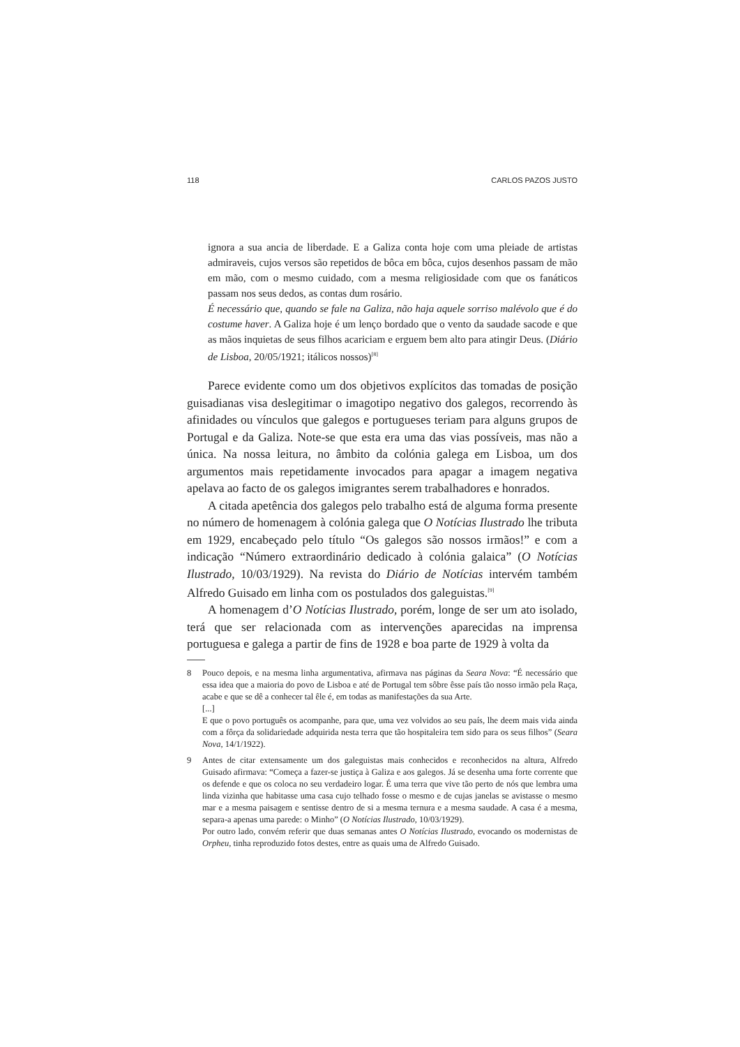118 CARLOS PAZOS JUSTO
ignora a sua ancia de liberdade. E a Galiza conta hoje com uma pleiade de artistas admiraveis, cujos versos são repetidos de bôca em bôca, cujos desenhos passam de mão em mão, com o mesmo cuidado, com a mesma religiosidade com que os fanáticos passam nos seus dedos, as contas dum rosário.
É necessário que, quando se fale na Galiza, não haja aquele sorriso malévolo que é do costume haver. A Galiza hoje é um lenço bordado que o vento da saudade sacode e que as mãos inquietas de seus filhos acariciam e erguem bem alto para atingir Deus. (Diário de Lisboa, 20/05/1921; itálicos nossos)<sup>[8]</sup>
Parece evidente como um dos objetivos explícitos das tomadas de posição guisadianas visa deslegitimar o imagotipo negativo dos galegos, recorrendo às afinidades ou vínculos que galegos e portugueses teriam para alguns grupos de Portugal e da Galiza. Note-se que esta era uma das vias possíveis, mas não a única. Na nossa leitura, no âmbito da colónia galega em Lisboa, um dos argumentos mais repetidamente invocados para apagar a imagem negativa apelava ao facto de os galegos imigrantes serem trabalhadores e honrados.
A citada apetência dos galegos pelo trabalho está de alguma forma presente no número de homenagem à colónia galega que O Notícias Ilustrado lhe tributa em 1929, encabeçado pelo título “Os galegos são nossos irmãos!” e com a indicação “Número extraordinário dedicado à colónia galaica” (O Notícias Ilustrado, 10/03/1929). Na revista do Diário de Notícias intervém também Alfredo Guisado em linha com os postulados dos galeguistas.<sup>[9]</sup>
A homenagem d’O Notícias Ilustrado, porém, longe de ser um ato isolado, terá que ser relacionada com as intervenções aparecidas na imprensa portuguesa e galega a partir de fins de 1928 e boa parte de 1929 à volta da
8 Pouco depois, e na mesma linha argumentativa, afirmava nas páginas da Seara Nova: “É necessário que essa idea que a maioria do povo de Lisboa e até de Portugal tem sôbre êsse país tão nosso irmão pela Raça, acabe e que se dê a conhecer tal êle é, em todas as manifestações da sua Arte.
[...]
E que o povo português os acompanhe, para que, uma vez volvidos ao seu país, lhe deem mais vida ainda com a fôrça da solidariedade adquirida nesta terra que tão hospitaleira tem sido para os seus filhos” (Seara Nova, 14/1/1922).
9 Antes de citar extensamente um dos galeguistas mais conhecidos e reconhecidos na altura, Alfredo Guisado afirmava: “Começa a fazer-se justiça à Galiza e aos galegos. Já se desenha uma forte corrente que os defende e que os coloca no seu verdadeiro logar. É uma terra que vive tão perto de nós que lembra uma linda vizinha que habitasse uma casa cujo telhado fosse o mesmo e de cujas janelas se avistasse o mesmo mar e a mesma paisagem e sentisse dentro de si a mesma ternura e a mesma saudade. A casa é a mesma, separa-a apenas uma parede: o Minho” (O Notícias Ilustrado, 10/03/1929).
Por outro lado, convém referir que duas semanas antes O Notícias Ilustrado, evocando os modernistas de Orpheu, tinha reproduzido fotos destes, entre as quais uma de Alfredo Guisado.